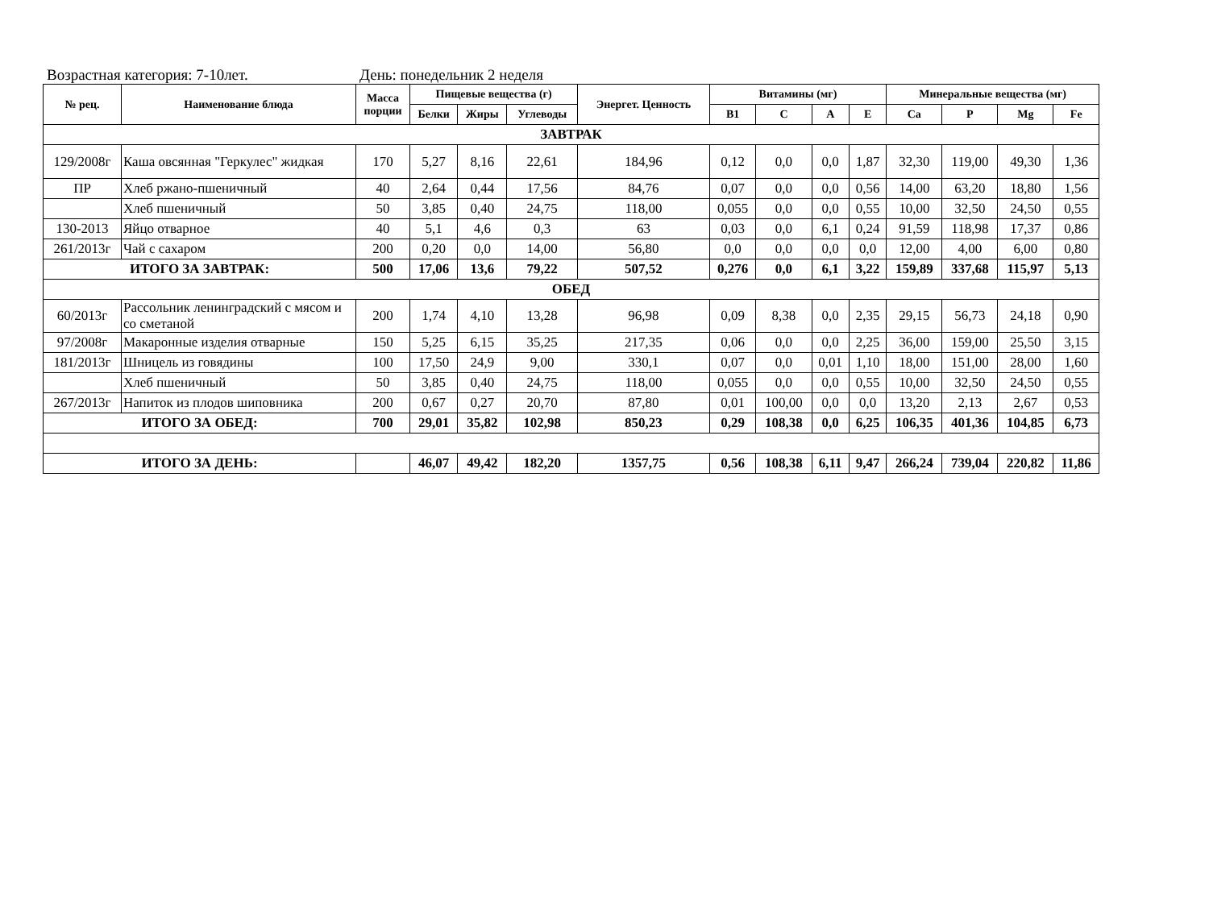Возрастная категория: 7-10лет. День: понедельник 2 неделя
| № рец. | Наименование блюда | Масса порции | Пищевые вещества (г) | | | Энергет. Ценность | Витамины (мг) | | | | Минеральные вещества (мг) | | | |
| --- | --- | --- | --- | --- | --- | --- | --- | --- | --- | --- | --- | --- | --- | --- |
| | | | Белки | Жиры | Углеводы | | B1 | C | A | E | Ca | P | Mg | Fe |
| ЗАВТРАК | | | | | | | | | | | | | | |
| 129/2008г | Каша овсянная "Геркулес" жидкая | 170 | 5,27 | 8,16 | 22,61 | 184,96 | 0,12 | 0,0 | 0,0 | 1,87 | 32,30 | 119,00 | 49,30 | 1,36 |
| ПР | Хлеб ржано-пшеничный | 40 | 2,64 | 0,44 | 17,56 | 84,76 | 0,07 | 0,0 | 0,0 | 0,56 | 14,00 | 63,20 | 18,80 | 1,56 |
| | Хлеб пшеничный | 50 | 3,85 | 0,40 | 24,75 | 118,00 | 0,055 | 0,0 | 0,0 | 0,55 | 10,00 | 32,50 | 24,50 | 0,55 |
| 130-2013 | Яйцо отварное | 40 | 5,1 | 4,6 | 0,3 | 63 | 0,03 | 0,0 | 6,1 | 0,24 | 91,59 | 118,98 | 17,37 | 0,86 |
| 261/2013г | Чай с сахаром | 200 | 0,20 | 0,0 | 14,00 | 56,80 | 0,0 | 0,0 | 0,0 | 0,0 | 12,00 | 4,00 | 6,00 | 0,80 |
| ИТОГО ЗА ЗАВТРАК: | | 500 | 17,06 | 13,6 | 79,22 | 507,52 | 0,276 | 0,0 | 6,1 | 3,22 | 159,89 | 337,68 | 115,97 | 5,13 |
| ОБЕД | | | | | | | | | | | | | | |
| 60/2013г | Рассольник ленинградский с мясом и со сметаной | 200 | 1,74 | 4,10 | 13,28 | 96,98 | 0,09 | 8,38 | 0,0 | 2,35 | 29,15 | 56,73 | 24,18 | 0,90 |
| 97/2008г | Макаронные изделия отварные | 150 | 5,25 | 6,15 | 35,25 | 217,35 | 0,06 | 0,0 | 0,0 | 2,25 | 36,00 | 159,00 | 25,50 | 3,15 |
| 181/2013г | Шницель из говядины | 100 | 17,50 | 24,9 | 9,00 | 330,1 | 0,07 | 0,0 | 0,01 | 1,10 | 18,00 | 151,00 | 28,00 | 1,60 |
| | Хлеб пшеничный | 50 | 3,85 | 0,40 | 24,75 | 118,00 | 0,055 | 0,0 | 0,0 | 0,55 | 10,00 | 32,50 | 24,50 | 0,55 |
| 267/2013г | Напиток из плодов шиповника | 200 | 0,67 | 0,27 | 20,70 | 87,80 | 0,01 | 100,00 | 0,0 | 0,0 | 13,20 | 2,13 | 2,67 | 0,53 |
| ИТОГО ЗА ОБЕД: | | 700 | 29,01 | 35,82 | 102,98 | 850,23 | 0,29 | 108,38 | 0,0 | 6,25 | 106,35 | 401,36 | 104,85 | 6,73 |
| ИТОГО ЗА ДЕНЬ: | | | 46,07 | 49,42 | 182,20 | 1357,75 | 0,56 | 108,38 | 6,11 | 9,47 | 266,24 | 739,04 | 220,82 | 11,86 |